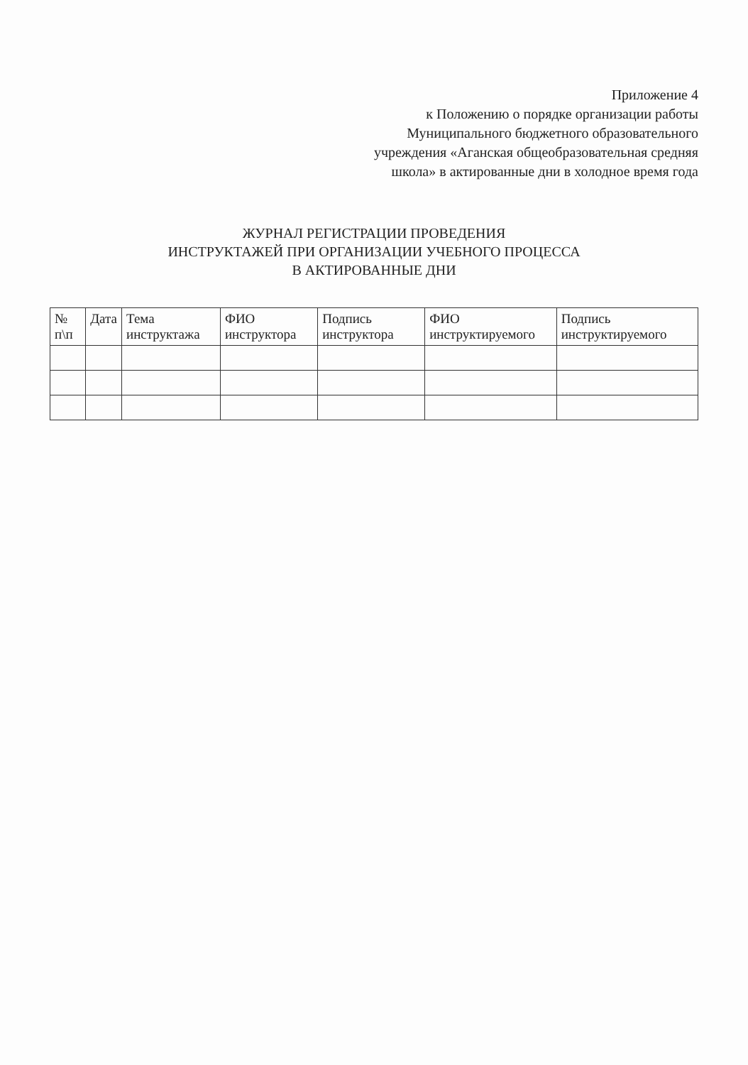Приложение 4
к Положению о порядке организации работы
Муниципального бюджетного образовательного
учреждения «Аганская общеобразовательная средняя
школа» в актированные дни в холодное время года
ЖУРНАЛ РЕГИСТРАЦИИ ПРОВЕДЕНИЯ
ИНСТРУКТАЖЕЙ ПРИ ОРГАНИЗАЦИИ УЧЕБНОГО ПРОЦЕССА
В АКТИРОВАННЫЕ ДНИ
| № п\п | Дата | Тема инструктажа | ФИО инструктора | Подпись инструктора | ФИО инструктируемого | Подпись инструктируемого |
| --- | --- | --- | --- | --- | --- | --- |